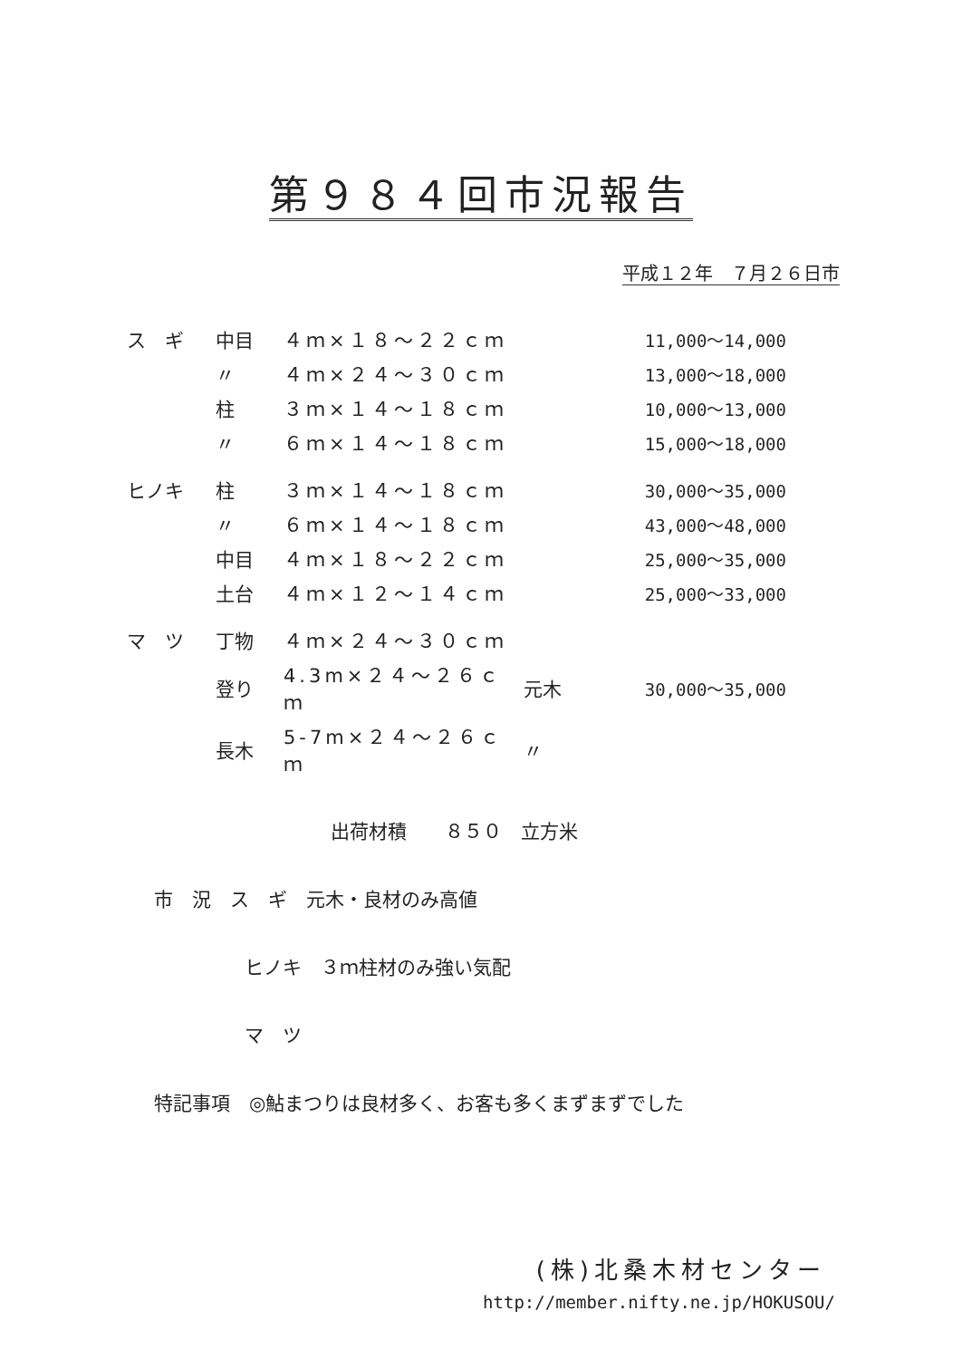第９８４回市況報告
平成１２年　７月２６日市
| ス ギ | 中目 | ４ｍ×１８～２２ｃｍ | | 11,000～14,000 |
| | 〃 | ４ｍ×２４～３０ｃｍ | | 13,000～18,000 |
| | 柱 | ３ｍ×１４～１８ｃｍ | | 10,000～13,000 |
| | 〃 | ６ｍ×１４～１８ｃｍ | | 15,000～18,000 |
| ヒノキ | 柱 | ３ｍ×１４～１８ｃｍ | | 30,000～35,000 |
| | 〃 | ６ｍ×１４～１８ｃｍ | | 43,000～48,000 |
| | 中目 | ４ｍ×１８～２２ｃｍ | | 25,000～35,000 |
| | 土台 | ４ｍ×１２～１４ｃｍ | | 25,000～33,000 |
| マ ツ | 丁物 | ４ｍ×２４～３０ｃｍ | | |
| | 登り | 4.3m×２４～２６ｃｍ | 元木 | 30,000～35,000 |
| | 長木 | 5-7m×２４～２６ｃｍ | 〃 | |
出荷材積　　８５０　立方米
市　況　ス　ギ　元木・良材のみ高値
ヒノキ　３ｍ柱材のみ強い気配
マ　ツ
特記事項　◎鮎まつりは良材多く、お客も多くまずまずでした
(株)北桑木材センター
http://member.nifty.ne.jp/HOKUSOU/